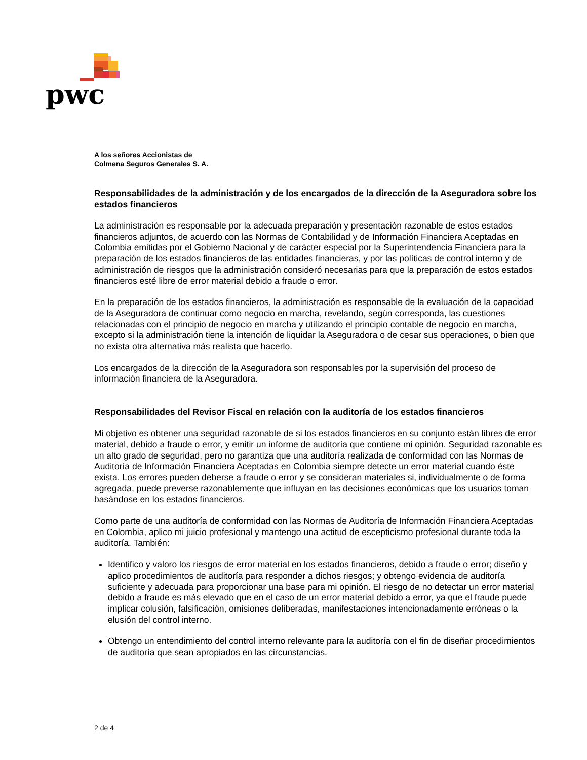pwc
A los señores Accionistas de
Colmena Seguros Generales S. A.
Responsabilidades de la administración y de los encargados de la dirección de la Aseguradora sobre los estados financieros
La administración es responsable por la adecuada preparación y presentación razonable de estos estados financieros adjuntos, de acuerdo con las Normas de Contabilidad y de Información Financiera Aceptadas en Colombia emitidas por el Gobierno Nacional y de carácter especial por la Superintendencia Financiera para la preparación de los estados financieros de las entidades financieras, y por las políticas de control interno y de administración de riesgos que la administración consideró necesarias para que la preparación de estos estados financieros esté libre de error material debido a fraude o error.
En la preparación de los estados financieros, la administración es responsable de la evaluación de la capacidad de la Aseguradora de continuar como negocio en marcha, revelando, según corresponda, las cuestiones relacionadas con el principio de negocio en marcha y utilizando el principio contable de negocio en marcha, excepto si la administración tiene la intención de liquidar la Aseguradora o de cesar sus operaciones, o bien que no exista otra alternativa más realista que hacerlo.
Los encargados de la dirección de la Aseguradora son responsables por la supervisión del proceso de información financiera de la Aseguradora.
Responsabilidades del Revisor Fiscal en relación con la auditoría de los estados financieros
Mi objetivo es obtener una seguridad razonable de si los estados financieros en su conjunto están libres de error material, debido a fraude o error, y emitir un informe de auditoría que contiene mi opinión. Seguridad razonable es un alto grado de seguridad, pero no garantiza que una auditoría realizada de conformidad con las Normas de Auditoría de Información Financiera Aceptadas en Colombia siempre detecte un error material cuando éste exista. Los errores pueden deberse a fraude o error y se consideran materiales si, individualmente o de forma agregada, puede preverse razonablemente que influyan en las decisiones económicas que los usuarios toman basándose en los estados financieros.
Como parte de una auditoría de conformidad con las Normas de Auditoría de Información Financiera Aceptadas en Colombia, aplico mi juicio profesional y mantengo una actitud de escepticismo profesional durante toda la auditoría. También:
Identifico y valoro los riesgos de error material en los estados financieros, debido a fraude o error; diseño y aplico procedimientos de auditoría para responder a dichos riesgos; y obtengo evidencia de auditoría suficiente y adecuada para proporcionar una base para mi opinión. El riesgo de no detectar un error material debido a fraude es más elevado que en el caso de un error material debido a error, ya que el fraude puede implicar colusión, falsificación, omisiones deliberadas, manifestaciones intencionadamente erróneas o la elusión del control interno.
Obtengo un entendimiento del control interno relevante para la auditoría con el fin de diseñar procedimientos de auditoría que sean apropiados en las circunstancias.
2 de 4